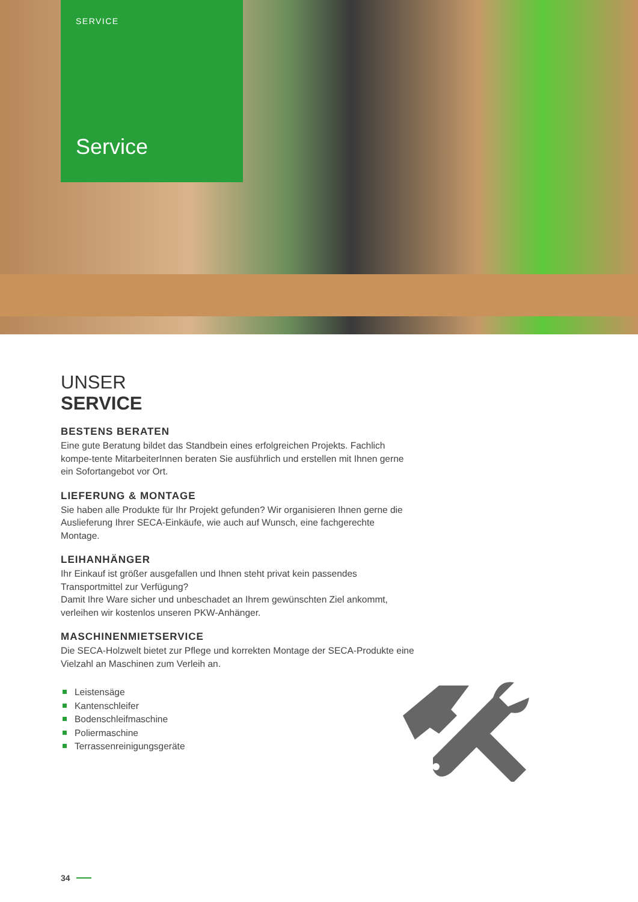SERVICE
Service
UNSER
SERVICE
BESTENS BERATEN
Eine gute Beratung bildet das Standbein eines erfolgreichen Projekts. Fachlich kompe-tente MitarbeiterInnen beraten Sie ausführlich und erstellen mit Ihnen gerne ein Sofortangebot vor Ort.
LIEFERUNG & MONTAGE
Sie haben alle Produkte für Ihr Projekt gefunden? Wir organisieren Ihnen gerne die Auslieferung Ihrer SECA-Einkäufe, wie auch auf Wunsch, eine fachgerechte Montage.
LEIHANHÄNGER
Ihr Einkauf ist größer ausgefallen und Ihnen steht privat kein passendes Transportmittel zur Verfügung?
Damit Ihre Ware sicher und unbeschadet an Ihrem gewünschten Ziel ankommt, verleihen wir kostenlos unseren PKW-Anhänger.
MASCHINENMIETSERVICE
Die SECA-Holzwelt bietet zur Pflege und korrekten Montage der SECA-Produkte eine Vielzahl an Maschinen zum Verleih an.
Leistensäge
Kantenschleifer
Bodenschleifmaschine
Poliermaschine
Terrassenreinigungsgeräte
34